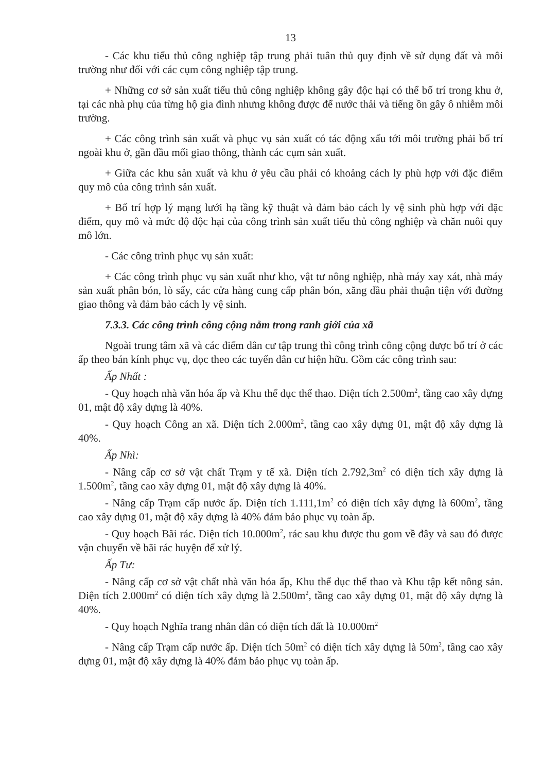13
- Các khu tiểu thủ công nghiệp tập trung phải tuân thủ quy định về sử dụng đất và môi trường như đối với các cụm công nghiệp tập trung.
+ Những cơ sở sản xuất tiểu thủ công nghiệp không gây độc hại có thể bố trí trong khu ở, tại các nhà phụ của từng hộ gia đình nhưng không được để nước thải và tiếng ồn gây ô nhiễm môi trường.
+ Các công trình sản xuất và phục vụ sản xuất có tác động xấu tới môi trường phải bố trí ngoài khu ở, gần đầu mối giao thông, thành các cụm sản xuất.
+ Giữa các khu sản xuất và khu ở yêu cầu phải có khoảng cách ly phù hợp với đặc điểm quy mô của công trình sản xuất.
+ Bố trí hợp lý mạng lưới hạ tầng kỹ thuật và đảm bảo cách ly vệ sinh phù hợp với đặc điểm, quy mô và mức độ độc hại của công trình sản xuất tiểu thủ công nghiệp và chăn nuôi quy mô lớn.
- Các công trình phục vụ sản xuất:
+ Các công trình phục vụ sản xuất như kho, vật tư nông nghiệp, nhà máy xay xát, nhà máy sản xuất phân bón, lò sấy, các cửa hàng cung cấp phân bón, xăng dầu phải thuận tiện với đường giao thông và đảm bảo cách ly vệ sinh.
7.3.3. Các công trình công cộng nằm trong ranh giới của xã
Ngoài trung tâm xã và các điểm dân cư tập trung thì công trình công cộng được bố trí ở các ấp theo bán kính phục vụ, dọc theo các tuyến dân cư hiện hữu. Gồm các công trình sau:
Ấp Nhất :
- Quy hoạch nhà văn hóa ấp và Khu thể dục thể thao. Diện tích 2.500m<sup>2</sup>, tầng cao xây dựng 01, mật độ xây dựng là 40%.
- Quy hoạch Công an xã. Diện tích 2.000m<sup>2</sup>, tầng cao xây dựng 01, mật độ xây dựng là 40%.
Ấp Nhì:
- Nâng cấp cơ sở vật chất Trạm y tế xã. Diện tích 2.792,3m<sup>2</sup> có diện tích xây dựng là 1.500m<sup>2</sup>, tầng cao xây dựng 01, mật độ xây dựng là 40%.
- Nâng cấp Trạm cấp nước ấp. Diện tích 1.111,1m<sup>2</sup> có diện tích xây dựng là 600m<sup>2</sup>, tầng cao xây dựng 01, mật độ xây dựng là 40% đảm bảo phục vụ toàn ấp.
- Quy hoạch Bãi rác. Diện tích 10.000m<sup>2</sup>, rác sau khu được thu gom về đây và sau đó được vận chuyển về bãi rác huyện để xử lý.
Ấp Tư:
- Nâng cấp cơ sở vật chất nhà văn hóa ấp, Khu thể dục thể thao và Khu tập kết nông sản. Diện tích 2.000m<sup>2</sup> có diện tích xây dựng là 2.500m<sup>2</sup>, tầng cao xây dựng 01, mật độ xây dựng là 40%.
- Quy hoạch Nghĩa trang nhân dân có diện tích đất là 10.000m<sup>2</sup>
- Nâng cấp Trạm cấp nước ấp. Diện tích 50m<sup>2</sup> có diện tích xây dựng là 50m<sup>2</sup>, tầng cao xây dựng 01, mật độ xây dựng là 40% đảm bảo phục vụ toàn ấp.